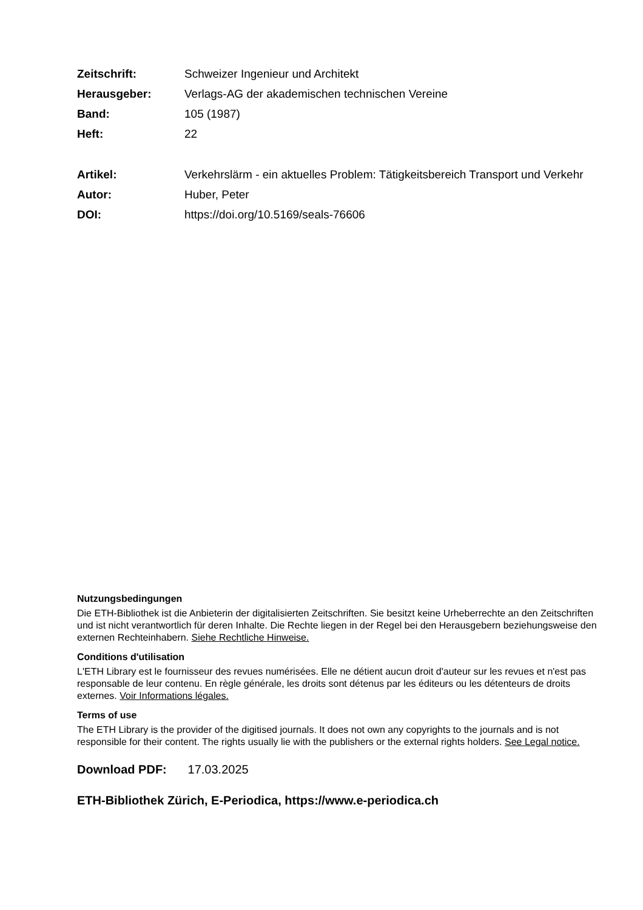| Zeitschrift: | Schweizer Ingenieur und Architekt |
| Herausgeber: | Verlags-AG der akademischen technischen Vereine |
| Band: | 105 (1987) |
| Heft: | 22 |
| Artikel: | Verkehrslärm - ein aktuelles Problem: Tätigkeitsbereich Transport und Verkehr |
| Autor: | Huber, Peter |
| DOI: | https://doi.org/10.5169/seals-76606 |
Nutzungsbedingungen
Die ETH-Bibliothek ist die Anbieterin der digitalisierten Zeitschriften. Sie besitzt keine Urheberrechte an den Zeitschriften und ist nicht verantwortlich für deren Inhalte. Die Rechte liegen in der Regel bei den Herausgebern beziehungsweise den externen Rechteinhabern. Siehe Rechtliche Hinweise.
Conditions d'utilisation
L'ETH Library est le fournisseur des revues numérisées. Elle ne détient aucun droit d'auteur sur les revues et n'est pas responsable de leur contenu. En règle générale, les droits sont détenus par les éditeurs ou les détenteurs de droits externes. Voir Informations légales.
Terms of use
The ETH Library is the provider of the digitised journals. It does not own any copyrights to the journals and is not responsible for their content. The rights usually lie with the publishers or the external rights holders. See Legal notice.
Download PDF: 17.03.2025
ETH-Bibliothek Zürich, E-Periodica, https://www.e-periodica.ch